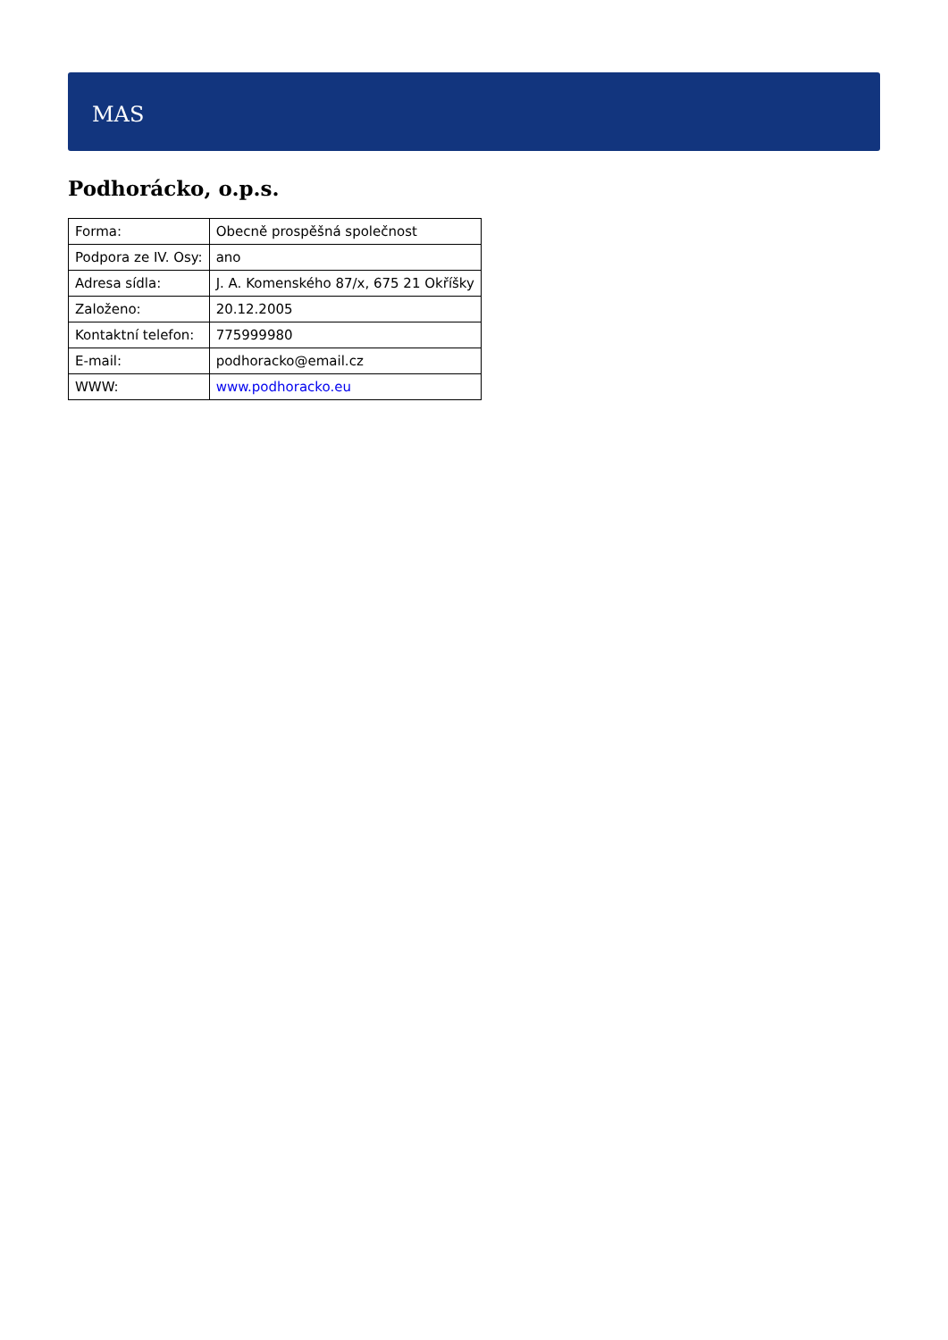MAS
Podhorácko, o.p.s.
| Forma: | Obecně prospěšná společnost |
| Podpora ze IV. Osy: | ano |
| Adresa sídla: | J. A. Komenského 87/x, 675 21 Okříšky |
| Založeno: | 20.12.2005 |
| Kontaktní telefon: | 775999980 |
| E-mail: | podhoracko@email.cz |
| WWW: | www.podhoracko.eu |